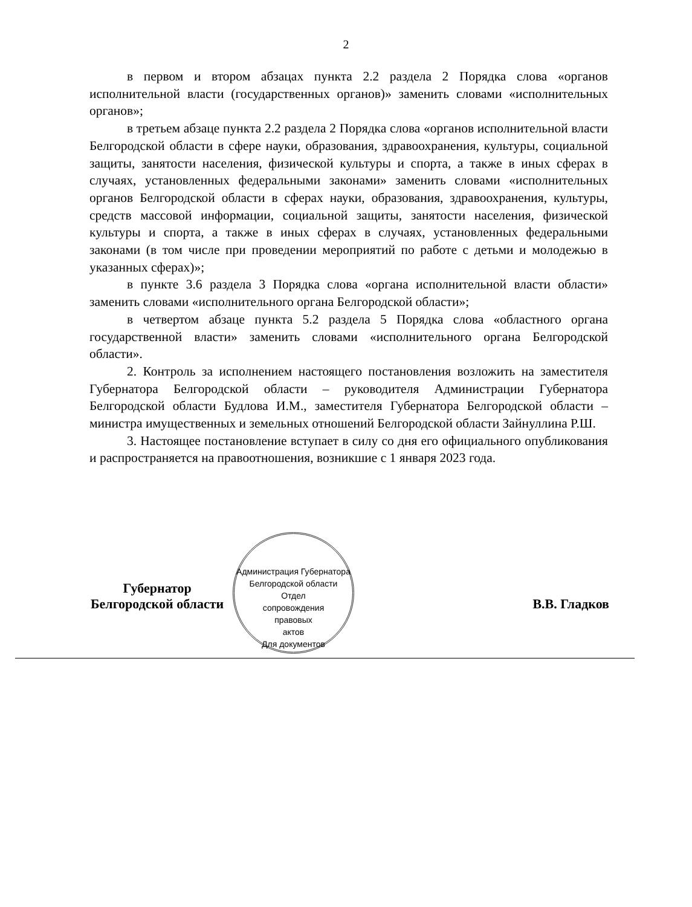2
в первом и втором абзацах пункта 2.2 раздела 2 Порядка слова «органов исполнительной власти (государственных органов)» заменить словами «исполнительных органов»;
в третьем абзаце пункта 2.2 раздела 2 Порядка слова «органов исполнительной власти Белгородской области в сфере науки, образования, здравоохранения, культуры, социальной защиты, занятости населения, физической культуры и спорта, а также в иных сферах в случаях, установленных федеральными законами» заменить словами «исполнительных органов Белгородской области в сферах науки, образования, здравоохранения, культуры, средств массовой информации, социальной защиты, занятости населения, физической культуры и спорта, а также в иных сферах в случаях, установленных федеральными законами (в том числе при проведении мероприятий по работе с детьми и молодежью в указанных сферах)»;
в пункте 3.6 раздела 3 Порядка слова «органа исполнительной власти области» заменить словами «исполнительного органа Белгородской области»;
в четвертом абзаце пункта 5.2 раздела 5 Порядка слова «областного органа государственной власти» заменить словами «исполнительного органа Белгородской области».
2. Контроль за исполнением настоящего постановления возложить на заместителя Губернатора Белгородской области – руководителя Администрации Губернатора Белгородской области Будлова И.М., заместителя Губернатора Белгородской области – министра имущественных и земельных отношений Белгородской области Зайнуллина Р.Ш.
3. Настоящее постановление вступает в силу со дня его официального опубликования и распространяется на правоотношения, возникшие с 1 января 2023 года.
Администрация Губернатора Белгородской области
Отдел
сопровождения
правовых
актов
Для документов
Губернатор
Белгородской области
В.В. Гладков